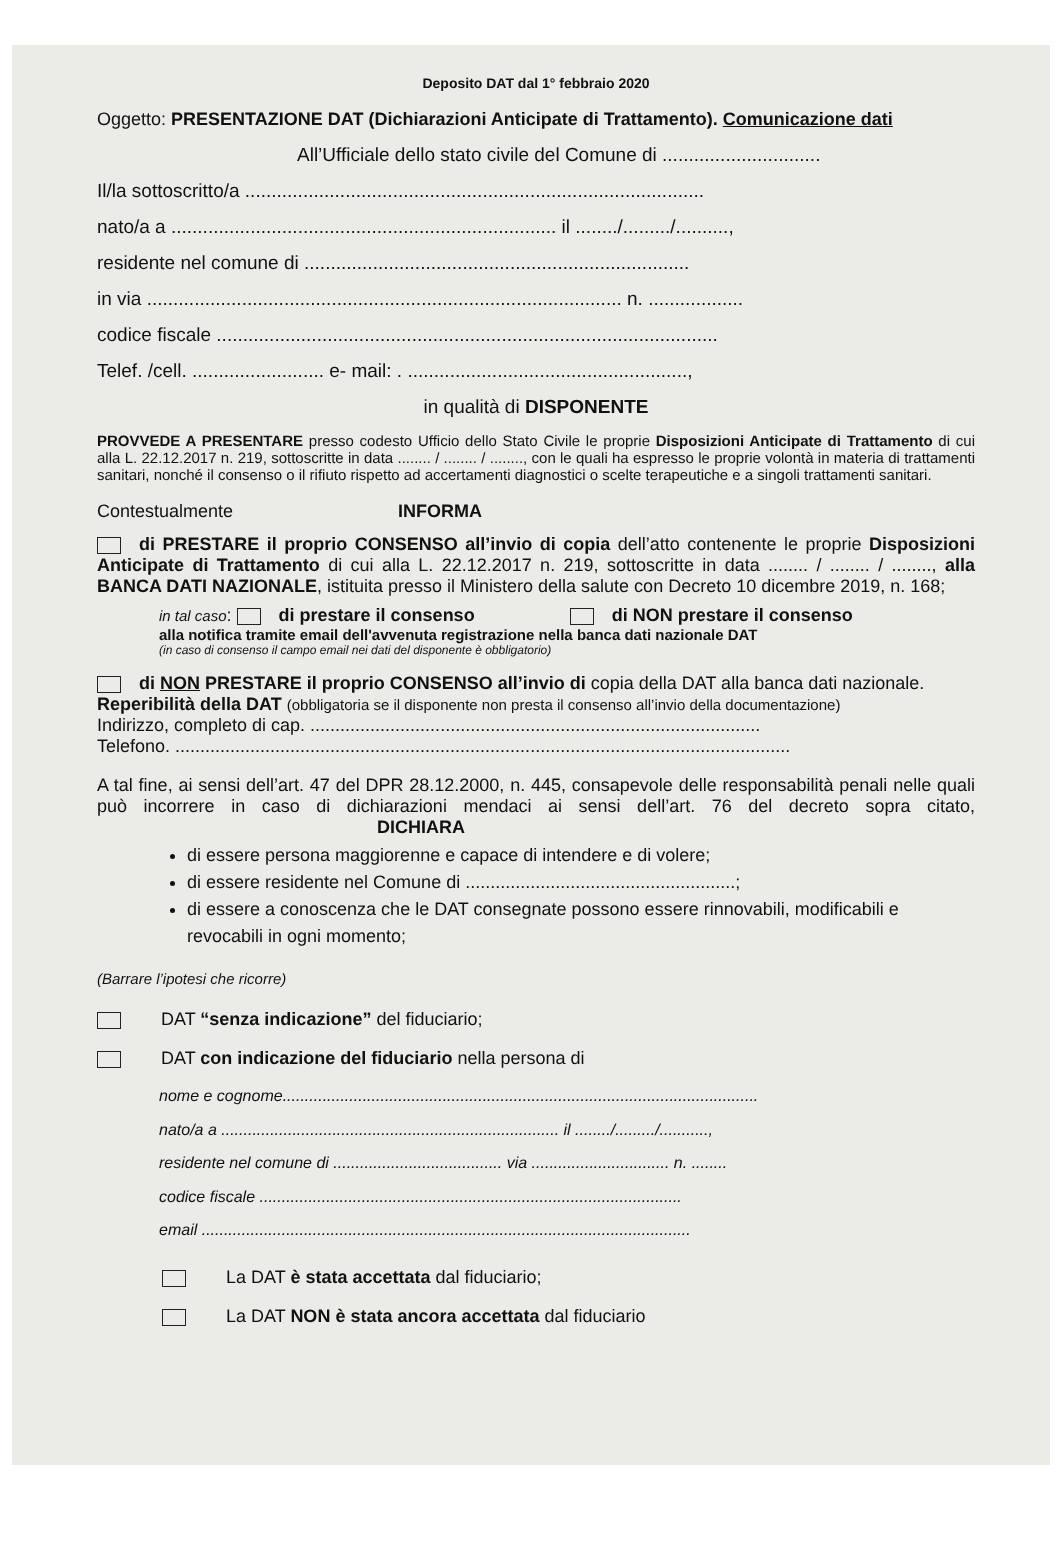Deposito DAT dal 1° febbraio 2020
Oggetto: PRESENTAZIONE DAT (Dichiarazioni Anticipate di Trattamento). Comunicazione dati
All’Ufficiale dello stato civile del Comune di ..............................
Il/la sottoscritto/a .......................................................................................
nato/a a ......................................................................... il ......../........./..........,
residente nel comune di .........................................................................
in via .......................................................................................... n. ..................
codice fiscale ...............................................................................................
Telef. /cell. ......................... e- mail: . .....................................................,
in qualità di DISPONENTE
PROVVEDE A PRESENTARE presso codesto Ufficio dello Stato Civile le proprie Disposizioni Anticipate di Trattamento di cui alla L. 22.12.2017 n. 219, sottoscritte in data ........ / ........ / ........, con le quali ha espresso le proprie volontà in materia di trattamenti sanitari, nonché il consenso o il rifiuto rispetto ad accertamenti diagnostici o scelte terapeutiche e a singoli trattamenti sanitari.
Contestualmente INFORMA
di PRESTARE il proprio CONSENSO all’invio di copia dell’atto contenente le proprie Disposizioni Anticipate di Trattamento di cui alla L. 22.12.2017 n. 219, sottoscritte in data ........ / ........ / ........, alla BANCA DATI NAZIONALE, istituita presso il Ministero della salute con Decreto 10 dicembre 2019, n. 168;
in tal caso: di prestare il consenso di NON prestare il consenso
alla notifica tramite email dell'avvenuta registrazione nella banca dati nazionale DAT
(in caso di consenso il campo email nei dati del disponente è obbligatorio)
di NON PRESTARE il proprio CONSENSO all’invio di copia della DAT alla banca dati nazionale.
Reperibilità della DAT (obbligatoria se il disponente non presta il consenso all’invio della documentazione)
Indirizzo, completo di cap. ..........................................................................................
Telefono. ...........................................................................................................................
A tal fine, ai sensi dell’art. 47 del DPR 28.12.2000, n. 445, consapevole delle responsabilità penali nelle quali può incorrere in caso di dichiarazioni mendaci ai sensi dell’art. 76 del decreto sopra citato, DICHIARA
di essere persona maggiorenne e capace di intendere e di volere;
di essere residente nel Comune di ......................................................;
di essere a conoscenza che le DAT consegnate possono essere rinnovabili, modificabili e revocabili in ogni momento;
(Barrare l’ipotesi che ricorre)
DAT “senza indicazione” del fiduciario;
DAT con indicazione del fiduciario nella persona di
nome e cognome...........................................................................................................
nato/a a ............................................................................ il ......../........./...........,
residente nel comune di ...................................... via ............................... n. ........
codice fiscale ...............................................................................................
email ..............................................................................................................
La DAT è stata accettata dal fiduciario;
La DAT NON è stata ancora accettata dal fiduciario